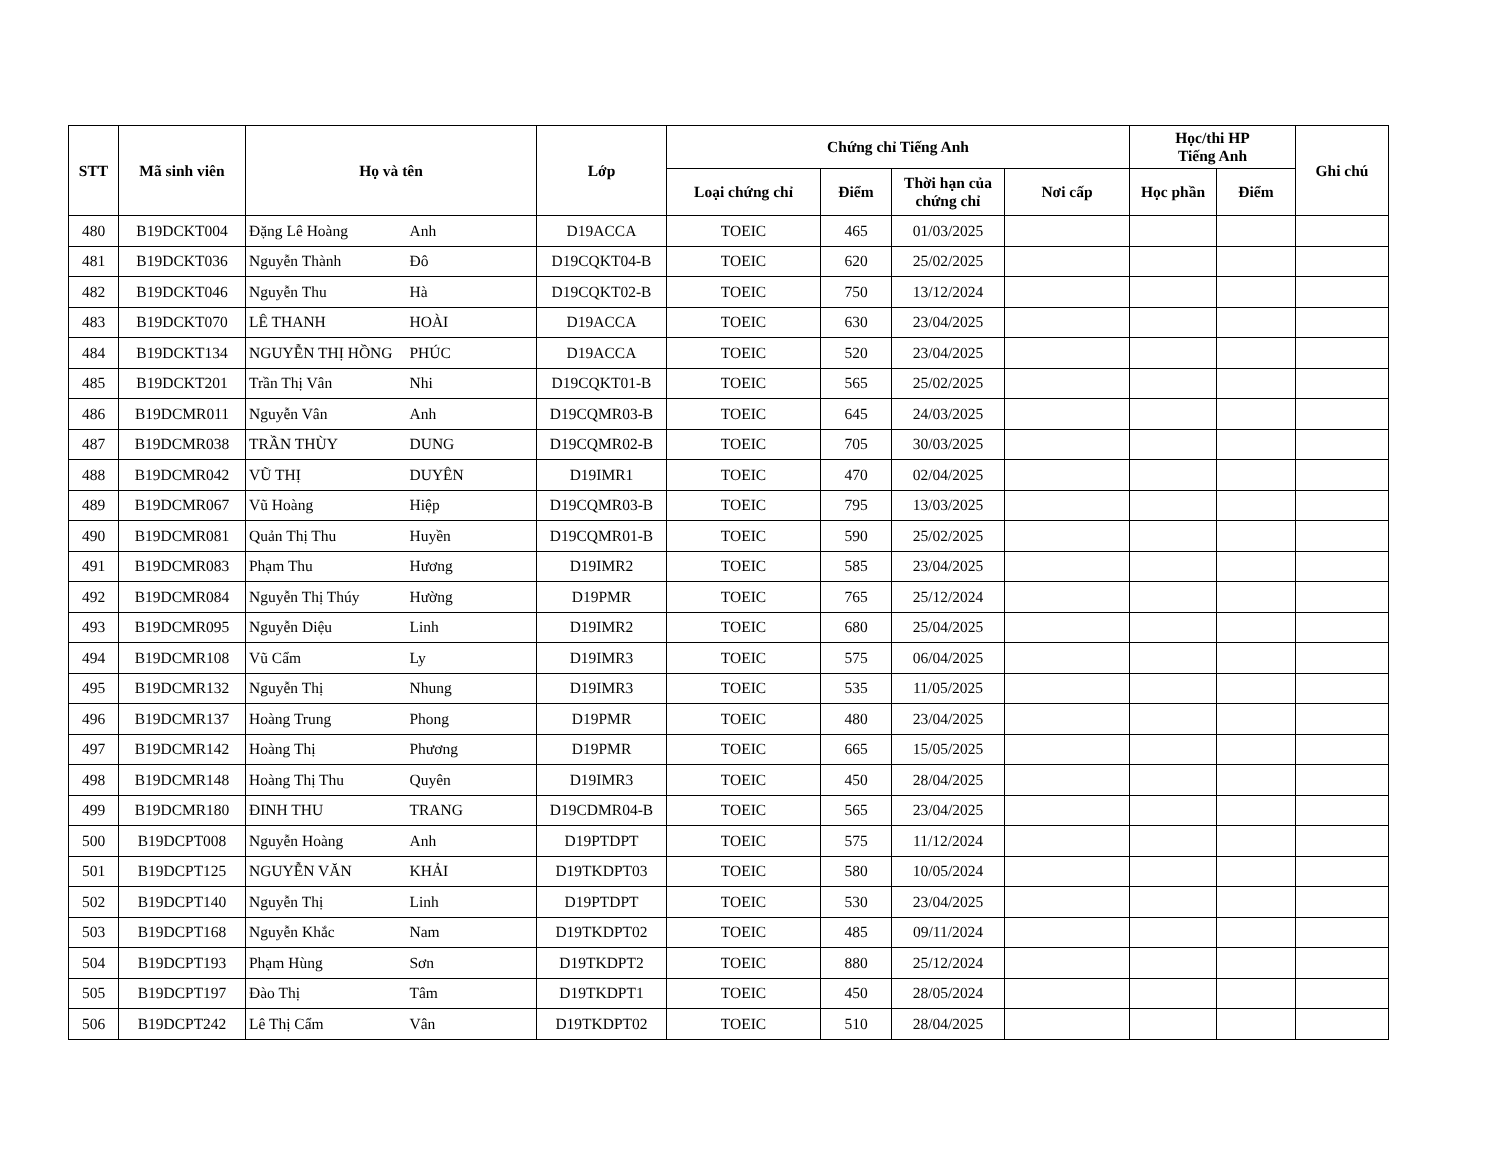| STT | Mã sinh viên | Họ và tên | | Lớp | Chứng chỉ Tiếng Anh | | | | Học/thi HP Tiếng Anh | | Ghi chú |
| --- | --- | --- | --- | --- | --- | --- | --- | --- | --- | --- | --- |
| | | | | | Loại chứng chỉ | Điểm | Thời hạn của chứng chỉ | Nơi cấp | Học phần | Điểm | |
| 480 | B19DCKT004 | Đặng Lê Hoàng | Anh | D19ACCA | TOEIC | 465 | 01/03/2025 | | | | |
| 481 | B19DCKT036 | Nguyễn Thành | Đô | D19CQKT04-B | TOEIC | 620 | 25/02/2025 | | | | |
| 482 | B19DCKT046 | Nguyễn Thu | Hà | D19CQKT02-B | TOEIC | 750 | 13/12/2024 | | | | |
| 483 | B19DCKT070 | LÊ THANH | HOÀI | D19ACCA | TOEIC | 630 | 23/04/2025 | | | | |
| 484 | B19DCKT134 | NGUYỄN THỊ HỒNG | PHÚC | D19ACCA | TOEIC | 520 | 23/04/2025 | | | | |
| 485 | B19DCKT201 | Trần Thị Vân | Nhi | D19CQKT01-B | TOEIC | 565 | 25/02/2025 | | | | |
| 486 | B19DCMR011 | Nguyễn Vân | Anh | D19CQMR03-B | TOEIC | 645 | 24/03/2025 | | | | |
| 487 | B19DCMR038 | TRẦN THÙY | DUNG | D19CQMR02-B | TOEIC | 705 | 30/03/2025 | | | | |
| 488 | B19DCMR042 | VŨ THỊ | DUYÊN | D19IMR1 | TOEIC | 470 | 02/04/2025 | | | | |
| 489 | B19DCMR067 | Vũ Hoàng | Hiệp | D19CQMR03-B | TOEIC | 795 | 13/03/2025 | | | | |
| 490 | B19DCMR081 | Quản Thị Thu | Huyền | D19CQMR01-B | TOEIC | 590 | 25/02/2025 | | | | |
| 491 | B19DCMR083 | Phạm Thu | Hương | D19IMR2 | TOEIC | 585 | 23/04/2025 | | | | |
| 492 | B19DCMR084 | Nguyễn Thị Thúy | Hường | D19PMR | TOEIC | 765 | 25/12/2024 | | | | |
| 493 | B19DCMR095 | Nguyễn Diệu | Linh | D19IMR2 | TOEIC | 680 | 25/04/2025 | | | | |
| 494 | B19DCMR108 | Vũ Cẩm | Ly | D19IMR3 | TOEIC | 575 | 06/04/2025 | | | | |
| 495 | B19DCMR132 | Nguyễn Thị | Nhung | D19IMR3 | TOEIC | 535 | 11/05/2025 | | | | |
| 496 | B19DCMR137 | Hoàng Trung | Phong | D19PMR | TOEIC | 480 | 23/04/2025 | | | | |
| 497 | B19DCMR142 | Hoàng Thị | Phương | D19PMR | TOEIC | 665 | 15/05/2025 | | | | |
| 498 | B19DCMR148 | Hoàng Thị Thu | Quyên | D19IMR3 | TOEIC | 450 | 28/04/2025 | | | | |
| 499 | B19DCMR180 | ĐINH THU | TRANG | D19CDMR04-B | TOEIC | 565 | 23/04/2025 | | | | |
| 500 | B19DCPT008 | Nguyễn Hoàng | Anh | D19PTDPT | TOEIC | 575 | 11/12/2024 | | | | |
| 501 | B19DCPT125 | NGUYỄN VĂN | KHẢI | D19TKDPT03 | TOEIC | 580 | 10/05/2024 | | | | |
| 502 | B19DCPT140 | Nguyễn Thị | Linh | D19PTDPT | TOEIC | 530 | 23/04/2025 | | | | |
| 503 | B19DCPT168 | Nguyễn Khắc | Nam | D19TKDPT02 | TOEIC | 485 | 09/11/2024 | | | | |
| 504 | B19DCPT193 | Phạm Hùng | Sơn | D19TKDPT2 | TOEIC | 880 | 25/12/2024 | | | | |
| 505 | B19DCPT197 | Đào Thị | Tâm | D19TKDPT1 | TOEIC | 450 | 28/05/2024 | | | | |
| 506 | B19DCPT242 | Lê Thị Cẩm | Vân | D19TKDPT02 | TOEIC | 510 | 28/04/2025 | | | | |